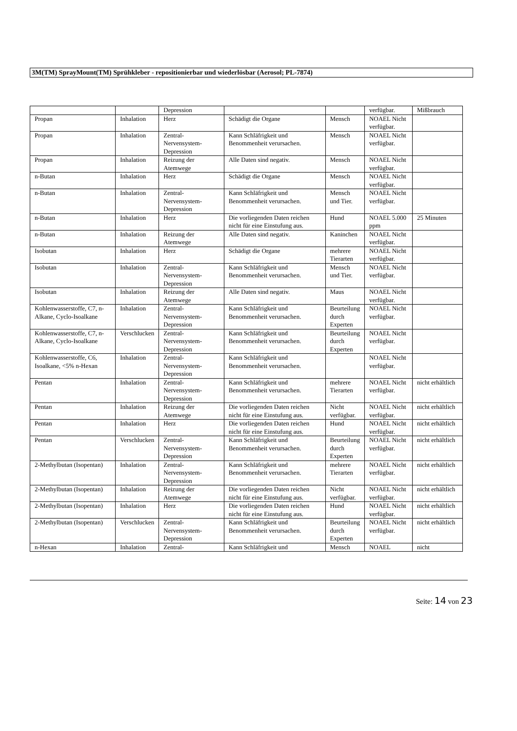3M(TM) SprayMount(TM) Sprühkleber - repositionierbar und wiederlösbar (Aerosol; PL-7874)
| | | Depression | | | verfügbar. | Mißbrauch |
| Propan | Inhalation | Herz | Schädigt die Organe | Mensch | NOAEL Nicht verfügbar. | |
| Propan | Inhalation | Zentral-Nervensystem-Depression | Kann Schläfrigkeit und Benommenheit verursachen. | Mensch | NOAEL Nicht verfügbar. | |
| Propan | Inhalation | Reizung der Atemwege | Alle Daten sind negativ. | Mensch | NOAEL Nicht verfügbar. | |
| n-Butan | Inhalation | Herz | Schädigt die Organe | Mensch | NOAEL Nicht verfügbar. | |
| n-Butan | Inhalation | Zentral-Nervensystem-Depression | Kann Schläfrigkeit und Benommenheit verursachen. | Mensch und Tier. | NOAEL Nicht verfügbar. | |
| n-Butan | Inhalation | Herz | Die vorliegenden Daten reichen nicht für eine Einstufung aus. | Hund | NOAEL 5.000 ppm | 25 Minuten |
| n-Butan | Inhalation | Reizung der Atemwege | Alle Daten sind negativ. | Kaninchen | NOAEL Nicht verfügbar. | |
| Isobutan | Inhalation | Herz | Schädigt die Organe | mehrere Tierarten | NOAEL Nicht verfügbar. | |
| Isobutan | Inhalation | Zentral-Nervensystem-Depression | Kann Schläfrigkeit und Benommenheit verursachen. | Mensch und Tier. | NOAEL Nicht verfügbar. | |
| Isobutan | Inhalation | Reizung der Atemwege | Alle Daten sind negativ. | Maus | NOAEL Nicht verfügbar. | |
| Kohlenwasserstoffe, C7, n-Alkane, Cyclo-Isoalkane | Inhalation | Zentral-Nervensystem-Depression | Kann Schläfrigkeit und Benommenheit verursachen. | Beurteilung durch Experten | NOAEL Nicht verfügbar. | |
| Kohlenwasserstoffe, C7, n-Alkane, Cyclo-Isoalkane | Verschlucken | Zentral-Nervensystem-Depression | Kann Schläfrigkeit und Benommenheit verursachen. | Beurteilung durch Experten | NOAEL Nicht verfügbar. | |
| Kohlenwasserstoffe, C6, Isoalkane, <5% n-Hexan | Inhalation | Zentral-Nervensystem-Depression | Kann Schläfrigkeit und Benommenheit verursachen. | | NOAEL Nicht verfügbar. | |
| Pentan | Inhalation | Zentral-Nervensystem-Depression | Kann Schläfrigkeit und Benommenheit verursachen. | mehrere Tierarten | NOAEL Nicht verfügbar. | nicht erhältlich |
| Pentan | Inhalation | Reizung der Atemwege | Die vorliegenden Daten reichen nicht für eine Einstufung aus. | Nicht verfügbar. | NOAEL Nicht verfügbar. | nicht erhältlich |
| Pentan | Inhalation | Herz | Die vorliegenden Daten reichen nicht für eine Einstufung aus. | Hund | NOAEL Nicht verfügbar. | nicht erhältlich |
| Pentan | Verschlucken | Zentral-Nervensystem-Depression | Kann Schläfrigkeit und Benommenheit verursachen. | Beurteilung durch Experten | NOAEL Nicht verfügbar. | nicht erhältlich |
| 2-Methylbutan (Isopentan) | Inhalation | Zentral-Nervensystem-Depression | Kann Schläfrigkeit und Benommenheit verursachen. | mehrere Tierarten | NOAEL Nicht verfügbar. | nicht erhältlich |
| 2-Methylbutan (Isopentan) | Inhalation | Reizung der Atemwege | Die vorliegenden Daten reichen nicht für eine Einstufung aus. | Nicht verfügbar. | NOAEL Nicht verfügbar. | nicht erhältlich |
| 2-Methylbutan (Isopentan) | Inhalation | Herz | Die vorliegenden Daten reichen nicht für eine Einstufung aus. | Hund | NOAEL Nicht verfügbar. | nicht erhältlich |
| 2-Methylbutan (Isopentan) | Verschlucken | Zentral-Nervensystem-Depression | Kann Schläfrigkeit und Benommenheit verursachen. | Beurteilung durch Experten | NOAEL Nicht verfügbar. | nicht erhältlich |
| n-Hexan | Inhalation | Zentral- | Kann Schläfrigkeit und | Mensch | NOAEL | nicht |
Seite: 14 von 23